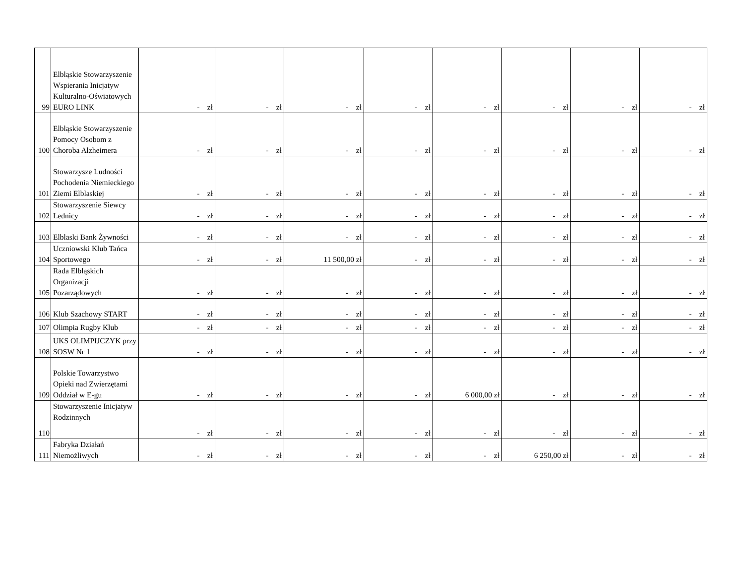| 99 | Elbląskie Stowarzyszenie Wspierania Inicjatyw Kulturalno-Oświatowych EURO LINK | - zł | - zł | - zł | - zł | - zł | - zł | - zł | - zł |
| 100 | Elbląskie Stowarzyszenie Pomocy Osobom z Choroba Alzheimera | - zł | - zł | - zł | - zł | - zł | - zł | - zł | - zł |
| 101 | Stowarzysze Ludności Pochodenia Niemieckiego Ziemi Elblaskiej | - zł | - zł | - zł | - zł | - zł | - zł | - zł | - zł |
| 102 | Stowarzyszenie Siewcy Lednicy | - zł | - zł | - zł | - zł | - zł | - zł | - zł | - zł |
| 103 | Elblaski Bank Żywności | - zł | - zł | - zł | - zł | - zł | - zł | - zł | - zł |
| 104 | Uczniowski Klub Tańca Sportowego | - zł | - zł | 11 500,00 zł | - zł | - zł | - zł | - zł | - zł |
| 105 | Rada Elbląskich Organizacji Pozarządowych | - zł | - zł | - zł | - zł | - zł | - zł | - zł | - zł |
| 106 | Klub Szachowy START | - zł | - zł | - zł | - zł | - zł | - zł | - zł | - zł |
| 107 | Olimpia Rugby Klub | - zł | - zł | - zł | - zł | - zł | - zł | - zł | - zł |
| 108 | UKS OLIMPIJCZYK przy SOSW Nr 1 | - zł | - zł | - zł | - zł | - zł | - zł | - zł | - zł |
| 109 | Polskie Towarzystwo Opieki nad Zwierzętami Oddział w E-gu | - zł | - zł | - zł | - zł | 6 000,00 zł | - zł | - zł | - zł |
| 110 | Stowarzyszenie Inicjatyw Rodzinnych | - zł | - zł | - zł | - zł | - zł | - zł | - zł | - zł |
| 111 | Fabryka Działań Niemożliwych | - zł | - zł | - zł | - zł | - zł | 6 250,00 zł | - zł | - zł |